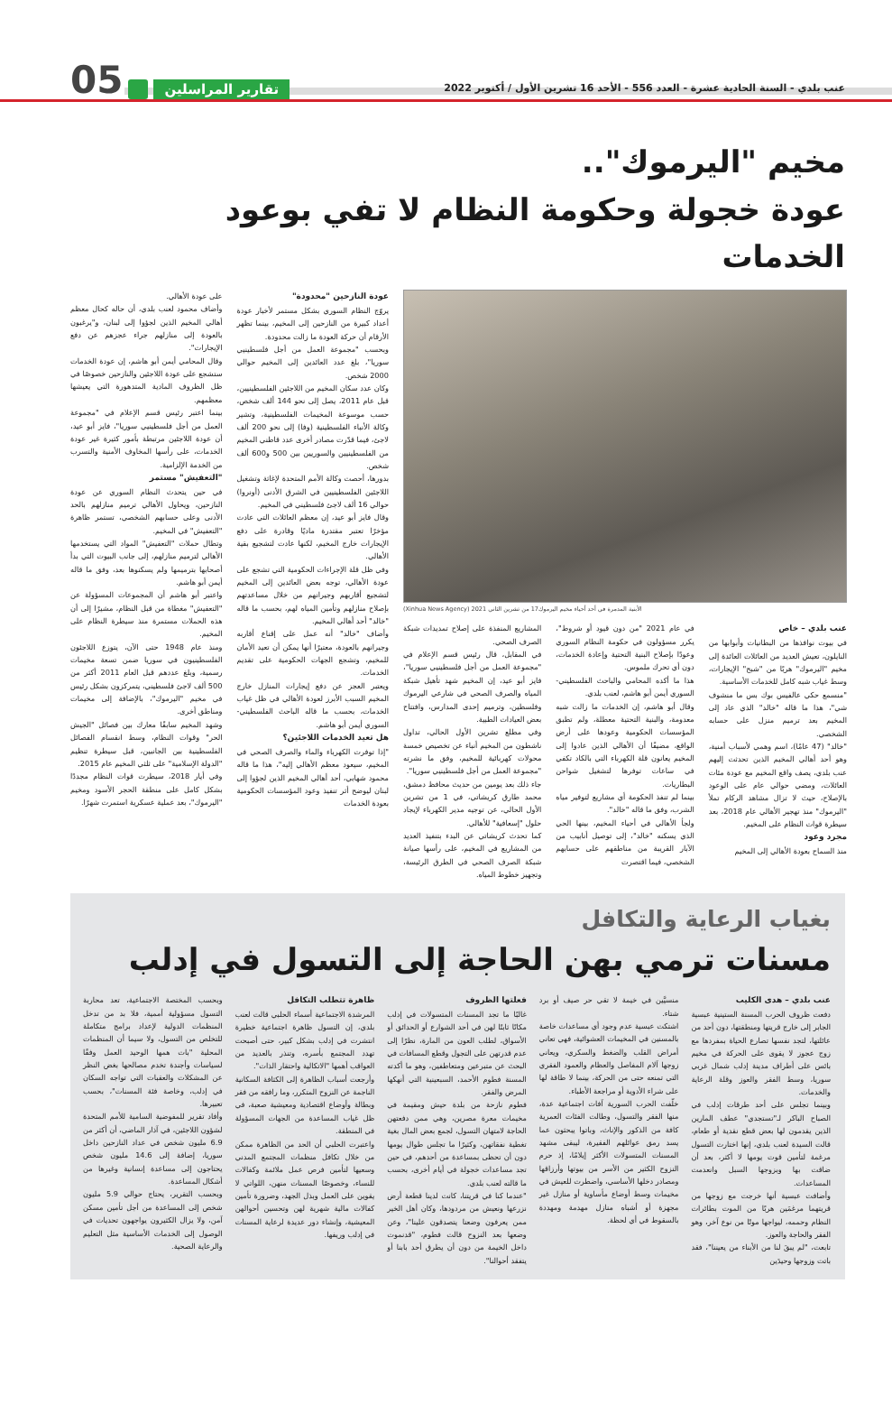عنب بلدي - السنة الحادية عشرة - العدد 556 - الأحد 16 تشرين الأول / أكتوبر 2022
تقارير المراسلين 05
مخيم "اليرموك"..
عودة خجولة وحكومة النظام لا تفي بوعود الخدمات
الأبنية المدمرة في أحد أحياء مخيم اليرموك17 من تشرين الثاني 2021 (Xinhua News Agency)
عنب بلدي – خاص
في بيوت نوافذها من البطانيات وأبوابها من النايلون، تعيش العديد من العائلات العائدة إلى مخيم "اليرموك" هربًا من "شبح" الإيجارات، وسط غياب شبه كامل للخدمات الأساسية.
"منسمع حكي عالفيس بوك بس ما منشوف شي"، هذا ما قاله "خالد" الذي عاد إلى المخيم بعد ترميم منزل على حسابه الشخصي.
"خالد" (47 عامًا)، اسم وهمي لأسباب أمنية، وهو أحد أهالي المخيم الذين تحدثت إليهم عنب بلدي، يصف واقع المخيم مع عودة مئات العائلات، ومضي حوالي عام على الوعود بالإصلاح، حيث لا تزال مشاهد الركام تملأ "اليرموك" منذ تهجير الأهالي عام 2018، بعد سيطرة قوات النظام على المخيم.
مجرد وعود
منذ السماح بعودة الأهالي إلى المخيم
في عام 2021 "من دون قيود أو شروط"، يكرر مسؤولون في حكومة النظام السوري وعودًا بإصلاح البنية التحتية وإعادة الخدمات، دون أي تحرك ملموس.
هذا ما أكده المحامي والباحث الفلسطيني- السوري أيمن أبو هاشم، لعنب بلدي.
وقال أبو هاشم، إن الخدمات ما زالت شبه معدومة، والبنية التحتية معطلة، ولم تطبق المؤسسات الحكومية وعودها على أرض الواقع، مضيفًا أن الأهالي الذين عادوا إلى المخيم يعانون قلة الكهرباء التي بالكاد تكفي في ساعات توفرها لتشغيل شواحن البطاريات.
بينما لم تنفذ الحكومة أي مشاريع لتوفير مياه الشرب، وفق ما قاله "خالد".
ولجأ الأهالي في أحياء المخيم، بينها الحي الذي يسكنه "خالد"، إلى توصيل أنابيب من الآبار القريبة من مناطقهم على حسابهم الشخصي، فيما اقتصرت
المشاريع المنفذة على إصلاح تمديدات شبكة الصرف الصحي.
في المقابل، قال رئيس قسم الإعلام في "مجموعة العمل من أجل فلسطينيي سوريا"، فايز أبو عيد، إن المخيم شهد تأهيل شبكة المياه والصرف الصحي في شارعي اليرموك وفلسطين، وترميم إحدى المدارس، وافتتاح بعض العيادات الطبية.
وفي مطلع تشرين الأول الحالي، تداول ناشطون من المخيم أنباء عن تخصيص خمسة محولات كهربائية للمخيم، وفق ما نشرته "مجموعة العمل من أجل فلسطينيي سوريا".
جاء ذلك بعد يومين من حديث محافظ دمشق، محمد طارق كريشاتي، في 1 من تشرين الأول الحالي، عن توجيه مدير الكهرباء لإيجاد حلول "إسعافية" للأهالي.
كما تحدث كريشاتي عن البدء بتنفيذ العديد من المشاريع في المخيم، على رأسها صيانة شبكة الصرف الصحي في الطرق الرئيسة، وتجهيز خطوط المياه.
عودة النازحين "محدودة"
يروّج النظام السوري بشكل مستمر لأخبار عودة أعداد كبيرة من النازحين إلى المخيم، بينما تظهر الأرقام أن حركة العودة ما زالت محدودة.
وبحسب "مجموعة العمل من أجل فلسطينيي سوريا"، بلغ عدد العائدين إلى المخيم حوالي 2000 شخص.
وكان عدد سكان المخيم من اللاجئين الفلسطينيين، قبل عام 2011، يصل إلى نحو 144 ألف شخص، حسب موسوعة المخيمات الفلسطينية، وتشير وكالة الأنباء الفلسطينية (وفا) إلى نحو 200 ألف لاجئ، فيما قدّرت مصادر أخرى عدد قاطني المخيم من الفلسطينيين والسوريين بين 500 و600 ألف شخص.
بدورها، أحصت وكالة الأمم المتحدة لإغاثة وتشغيل اللاجئين الفلسطينيين في الشرق الأدنى (أونروا) حوالي 16 ألف لاجئ فلسطيني في المخيم.
وقال فايز أبو عيد، إن معظم العائلات التي عادت مؤخرًا تعتبر مقتدرة ماديًا وقادرة على دفع الإيجارات خارج المخيم، لكنها عادت لتشجيع بقية الأهالي.
وفي ظل قلة الإجراءات الحكومية التي تشجع على عودة الأهالي، توجه بعض العائدين إلى المخيم لتشجيع أقاربهم وجيرانهم من خلال مساعدتهم بإصلاح منازلهم وتأمين المياه لهم، بحسب ما قاله "خالد" أحد أهالي المخيم.
وأضاف "خالد" أنه عمل على إقناع أقاربه وجيرانهم بالعودة، معتبرًا أنها يمكن أن تعيد الأمان للمخيم، وتشجع الجهات الحكومية على تقديم الخدمات.
ويعتبر العجز عن دفع إيجارات المنازل خارج المخيم السبب الأبرز لعودة الأهالي في ظل غياب الخدمات، بحسب ما قاله الباحث الفلسطيني- السوري أيمن أبو هاشم.
هل تعيد الخدمات اللاجئين؟
"إذا توفرت الكهرباء والماء والصرف الصحي في المخيم، سيعود معظم الأهالي إليه"، هذا ما قاله محمود شهابي، أحد أهالي المخيم الذين لجؤوا إلى لبنان ليوضح أثر تنفيذ وعود المؤسسات الحكومية بعودة الخدمات
على عودة الأهالي.
وأضاف محمود لعنب بلدي، أن حاله كحال معظم أهالي المخيم الذين لجؤوا إلى لبنان، و"يرغبون بالعودة إلى منازلهم جراء عجزهم عن دفع الإيجارات".
وقال المحامي أيمن أبو هاشم، إن عودة الخدمات ستشجع على عودة اللاجئين والنازحين خصوصًا في ظل الظروف المادية المتدهورة التي يعيشها معظمهم.
بينما اعتبر رئيس قسم الإعلام في "مجموعة العمل من أجل فلسطينيي سوريا"، فايز أبو عيد، أن عودة اللاجئين مرتبطة بأمور كثيرة غير عودة الخدمات، على رأسها المخاوف الأمنية والتسرب من الخدمة الإلزامية.
"التعفيش" مستمر
في حين يتحدث النظام السوري عن عودة النازحين، ويحاول الأهالي ترميم منازلهم بالحد الأدنى وعلى حسابهم الشخصي، تستمر ظاهرة "التعفيش" في المخيم.
وتطال حملات "التعفيش" المواد التي يستخدمها الأهالي لترميم منازلهم، إلى جانب البيوت التي بدأ أصحابها بترميمها ولم يسكنوها بعد، وفق ما قاله أيمن أبو هاشم.
واعتبر أبو هاشم أن المجموعات المسؤولة عن "التعفيش" مغطاة من قبل النظام، مشيرًا إلى أن هذه الحملات مستمرة منذ سيطرة النظام على المخيم.
ومنذ عام 1948 حتى الآن، يتوزع اللاجئون الفلسطينيون في سوريا ضمن تسعة مخيمات رسمية، وبلغ عددهم قبل العام 2011 أكثر من 500 ألف لاجئ فلسطيني، يتمركزون بشكل رئيس في مخيم "اليرموك"، بالإضافة إلى مخيمات ومناطق أخرى.
وشهد المخيم سابقًا معارك بين فصائل "الجيش الحر" وقوات النظام، وسط انقسام الفصائل الفلسطينية بين الجانبين، قبل سيطرة تنظيم "الدولة الإسلامية" على ثلثي المخيم عام 2015.
وفي أيار 2018، سيطرت قوات النظام مجددًا بشكل كامل على منطقة الحجر الأسود ومخيم "اليرموك"، بعد عملية عسكرية استمرت شهرًا.
بغياب الرعاية والتكافل
مسنات ترمي بهن الحاجة إلى التسول في إدلب
عنب بلدي – هدى الكليب
دفعت ظروف الحرب المسنة الستينية عبسية الجابر إلى خارج قريتها ومنطقتها، دون أحد من عائلتها، لتجد نفسها تصارع الحياة بمفردها مع زوج عجوز لا يقوى على الحركة في مخيم بائس على أطراف مدينة إدلب شمال غربي سوريا، وسط الفقر والعوز وقلة الرعاية والخدمات.
وبينما تجلس على أحد طرقات إدلب في الصباح الباكر لـ"تستجدي" عطف المارين الذين يقدمون لها بعض قطع نقدية أو طعام، قالت السيدة لعنب بلدي، إنها اختارت التسول مرغمة لتأمين قوت يومها لا أكثر، بعد أن ضاقت بها وبزوجها السبل وانعدمت المساعدات.
وأضافت عبسية أنها خرجت مع زوجها من قريتهما مرغمَين هربًا من الموت بطائرات النظام وحممه، ليواجها موتًا من نوع آخر، وهو الفقر والحاجة والعوز.
تابعت، "لم يبقَ لنا من الأبناء من يعيننا"، فقد باتت وزوجها وحيدَين
منسيَّين في خيمة لا تقي حر صيف أو برد شتاء.
اشتكت عبسية عدم وجود أي مساعدات خاصة بالمسنين في المخيمات العشوائية، فهي تعاني أمراض القلب والضغط والسكري، ويعاني زوجها آلام المفاصل والعظام والعمود الفقري التي تمنعه حتى من الحركة، بينما لا طاقة لها على شراء الأدوية أو مراجعة الأطباء.
خلّفت الحرب السورية آفات اجتماعية عدة، منها الفقر والتسول، وطالت الفئات العمرية كافة من الذكور والإناث، وباتوا يبحثون عما يسد رمق عوائلهم الفقيرة، ليبقى مشهد المسنات المتسولات الأكثر إيلامًا، إذ حرم النزوح الكثير من الأسر من بيوتها وأرزاقها ومصادر دخلها الأساسي، واضطرت للعيش في مخيمات وسط أوضاع مأساوية أو منازل غير مجهزة أو أشباه منازل مهدمة ومهددة بالسقوط في أي لحظة.
فعلتها الظروف
غالبًا ما تجد المسنات المتسولات في إدلب مكانًا ثابتًا لهن في أحد الشوارع أو الحدائق أو الأسواق، لطلب العون من المارة، نظرًا إلى عدم قدرتهن على التجول وقطع المسافات في البحث عن متبرعين ومتعاطفين، وهو ما أكدته المسنة فطوم الأحمد، السبعينية التي أنهكها المرض والفقر.
فطوم نازحة من بلدة حيش ومقيمة في مخيمات معرة مصرين، وهي ممن دفعتهن الحاجة لامتهان التسول، لجمع بعض المال بغية تغطية نفقاتهن، وكثيرًا ما تجلس طوال يومها دون أن تحظى بمساعدة من أحدهم، في حين تجد مساعدات خجولة في أيام أخرى، بحسب ما قالته لعنب بلدي.
"عندما كنا في قريتنا، كانت لدينا قطعة أرض نزرعها ونعيش من مردودها، وكان أهل الخير ممن يعرفون وضعنا يتصدقون علينا"، وعن وضعها بعد النزوح قالت فطوم، "قدنموت داخل الخيمة من دون أن يطرق أحد بابنا أو يتفقد أحوالنا".
ظاهرة تتطلب التكافل
المرشدة الاجتماعية أسماء الحلبي قالت لعنب بلدي، إن التسول ظاهرة اجتماعية خطيرة انتشرت في إدلب بشكل كبير، حتى أصبحت تهدد المجتمع بأسره، وتنذر بالعديد من العواقب أهمها "الاتكالية واحتقار الذات".
وأرجعت أسباب الظاهرة إلى الكثافة السكانية الناجمة عن النزوح المتكرر، وما رافقه من فقر وبطالة وأوضاع اقتصادية ومعيشية صعبة، في ظل غياب المساعدة من الجهات المسؤولة في المنطقة.
واعتبرت الحلبي أن الحد من الظاهرة ممكن من خلال تكافل منظمات المجتمع المدني وسعيها لتأمين فرص عمل ملائمة وكفالات للنساء، وخصوصًا المسنات منهن، اللواتي لا يقوين على العمل وبذل الجهد، وضرورة تأمين كفالات مالية شهرية لهن وتحسين أحوالهن المعيشية، وإنشاء دور عديدة لرعاية المسنات في إدلب وريفها.
وبحسب المختصة الاجتماعية، تعد محاربة التسول مسؤولية أممية، فلا بد من تدخل المنظمات الدولية لإعداد برامج متكاملة للتخلص من التسول، ولا سيما أن المنظمات المحلية "بات همها الوحيد العمل وفقًا لسياسات وأجندة تخدم مصالحها بغض النظر عن المشكلات والعقبات التي تواجه السكان في إدلب، وخاصة فئة المسنات"، بحسب تعبيرها.
وأفاد تقرير للمفوضية السامية للأمم المتحدة لشؤون اللاجئين، في آذار الماضي، أن أكثر من 6.9 مليون شخص في عداد النازحين داخل سوريا، إضافة إلى 14.6 مليون شخص يحتاجون إلى مساعدة إنسانية وغيرها من أشكال المساعدة.
وبحسب التقرير، يحتاج حوالي 5.9 مليون شخص إلى المساعدة من أجل تأمين مسكن آمن، ولا يزال الكثيرون يواجهون تحديات في الوصول إلى الخدمات الأساسية مثل التعليم والرعاية الصحية.